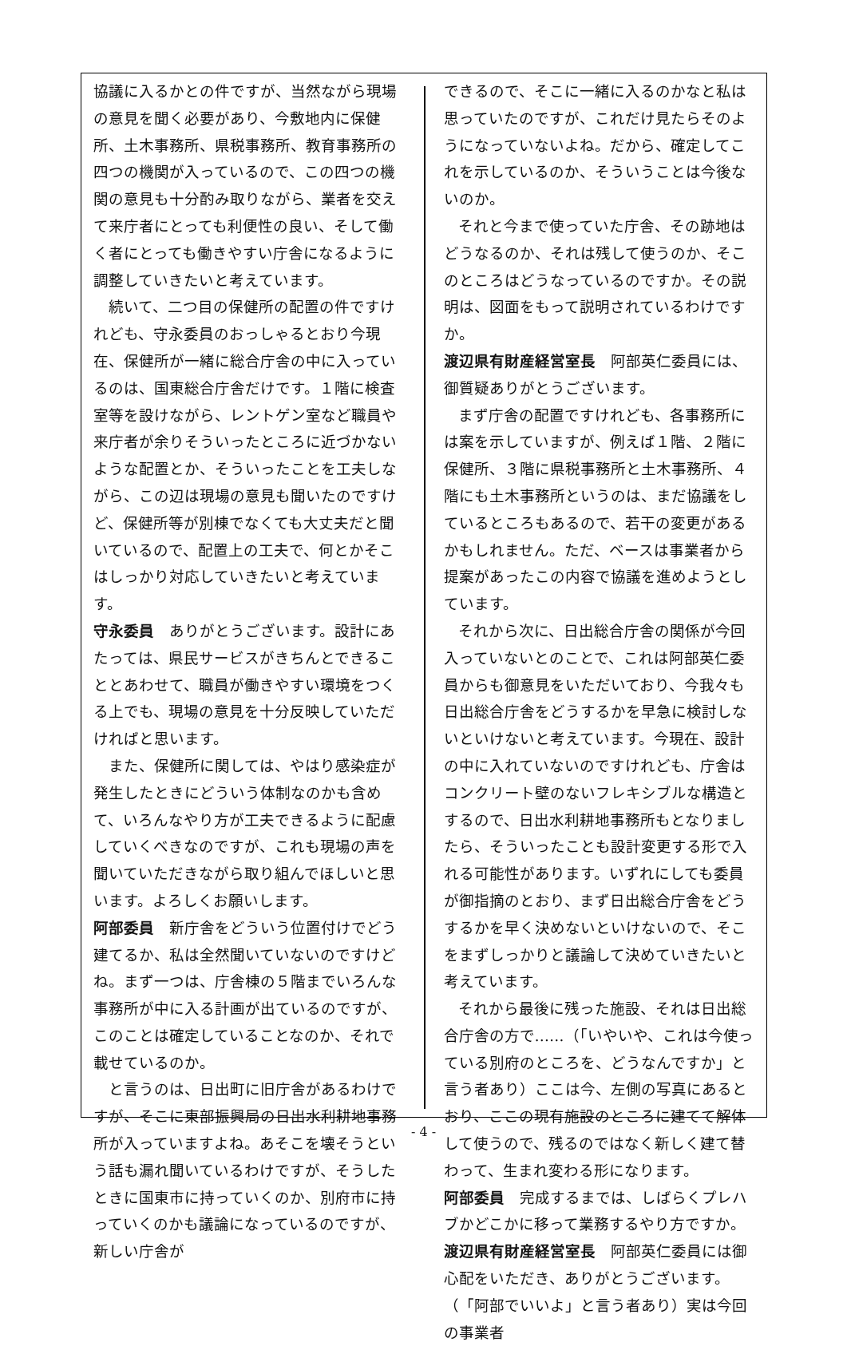協議に入るかとの件ですが、当然ながら現場の意見を聞く必要があり、今敷地内に保健所、土木事務所、県税事務所、教育事務所の四つの機関が入っているので、この四つの機関の意見も十分酌み取りながら、業者を交えて来庁者にとっても利便性の良い、そして働く者にとっても働きやすい庁舎になるように調整していきたいと考えています。
続いて、二つ目の保健所の配置の件ですけれども、守永委員のおっしゃるとおり今現在、保健所が一緒に総合庁舎の中に入っているのは、国東総合庁舎だけです。１階に検査室等を設けながら、レントゲン室など職員や来庁者が余りそういったところに近づかないような配置とか、そういったことを工夫しながら、この辺は現場の意見も聞いたのですけど、保健所等が別棟でなくても大丈夫だと聞いているので、配置上の工夫で、何とかそこはしっかり対応していきたいと考えています。
守永委員　ありがとうございます。設計にあたっては、県民サービスがきちんとできることとあわせて、職員が働きやすい環境をつくる上でも、現場の意見を十分反映していただければと思います。
また、保健所に関しては、やはり感染症が発生したときにどういう体制なのかも含めて、いろんなやり方が工夫できるように配慮していくべきなのですが、これも現場の声を聞いていただきながら取り組んでほしいと思います。よろしくお願いします。
阿部委員　新庁舎をどういう位置付けでどう建てるか、私は全然聞いていないのですけどね。まず一つは、庁舎棟の５階までいろんな事務所が中に入る計画が出ているのですが、このことは確定していることなのか、それで載せているのか。
と言うのは、日出町に旧庁舎があるわけですが、そこに東部振興局の日出水利耕地事務所が入っていますよね。あそこを壊そうという話も漏れ聞いているわけですが、そうしたときに国東市に持っていくのか、別府市に持っていくのかも議論になっているのですが、新しい庁舎が
できるので、そこに一緒に入るのかなと私は思っていたのですが、これだけ見たらそのようになっていないよね。だから、確定してこれを示しているのか、そういうことは今後ないのか。
それと今まで使っていた庁舎、その跡地はどうなるのか、それは残して使うのか、そこのところはどうなっているのですか。その説明は、図面をもって説明されているわけですか。
渡辺県有財産経営室長　阿部英仁委員には、御質疑ありがとうございます。
まず庁舎の配置ですけれども、各事務所には案を示していますが、例えば１階、２階に保健所、３階に県税事務所と土木事務所、４階にも土木事務所というのは、まだ協議をしているところもあるので、若干の変更があるかもしれません。ただ、ベースは事業者から提案があったこの内容で協議を進めようとしています。
それから次に、日出総合庁舎の関係が今回入っていないとのことで、これは阿部英仁委員からも御意見をいただいており、今我々も日出総合庁舎をどうするかを早急に検討しないといけないと考えています。今現在、設計の中に入れていないのですけれども、庁舎はコンクリート壁のないフレキシブルな構造とするので、日出水利耕地事務所もとなりましたら、そういったことも設計変更する形で入れる可能性があります。いずれにしても委員が御指摘のとおり、まず日出総合庁舎をどうするかを早く決めないといけないので、そこをまずしっかりと議論して決めていきたいと考えています。
それから最後に残った施設、それは日出総合庁舎の方で……（「いやいや、これは今使っている別府のところを、どうなんですか」と言う者あり）ここは今、左側の写真にあるとおり、ここの現有施設のところに建てて解体して使うので、残るのではなく新しく建て替わって、生まれ変わる形になります。
阿部委員　完成するまでは、しばらくプレハブかどこかに移って業務するやり方ですか。
渡辺県有財産経営室長　阿部英仁委員には御心配をいただき、ありがとうございます。（「阿部でいいよ」と言う者あり）実は今回の事業者
- 4 -